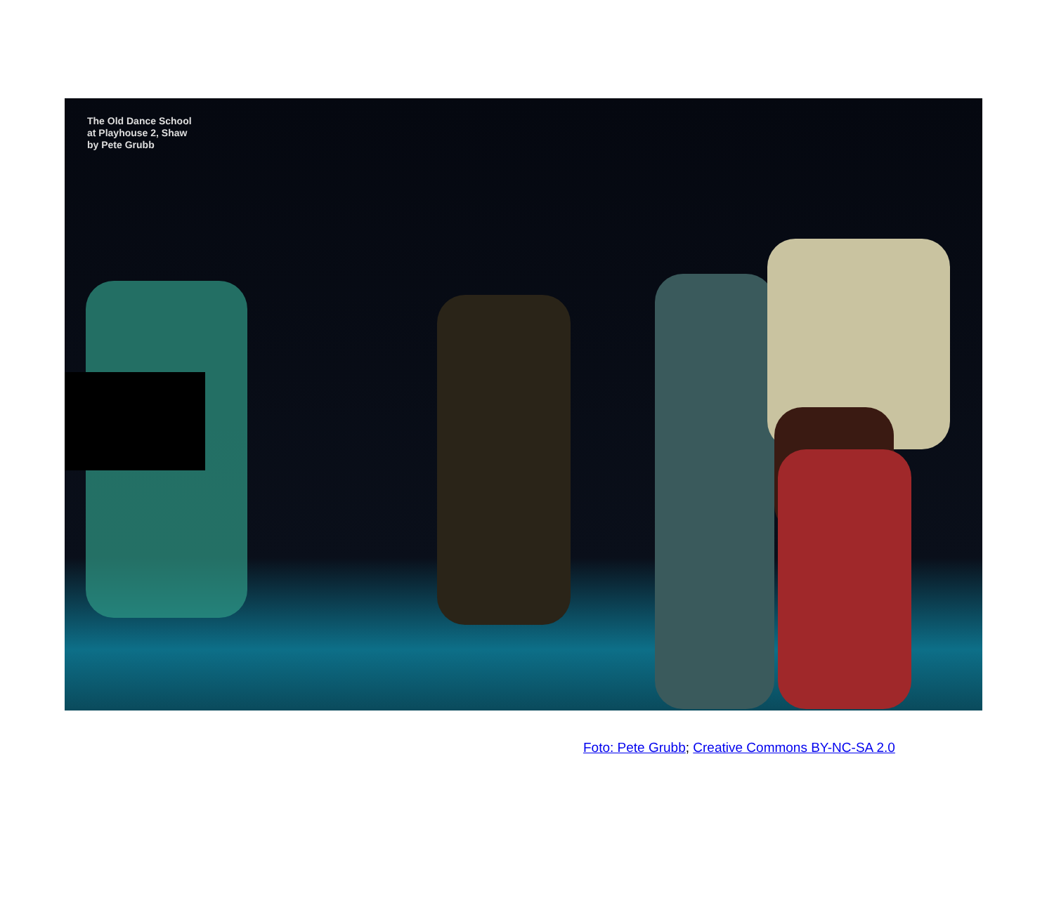The Old Dance School
at Playhouse 2, Shaw
by Pete Grubb
Foto: Pete Grubb; Creative Commons BY-NC-SA 2.0